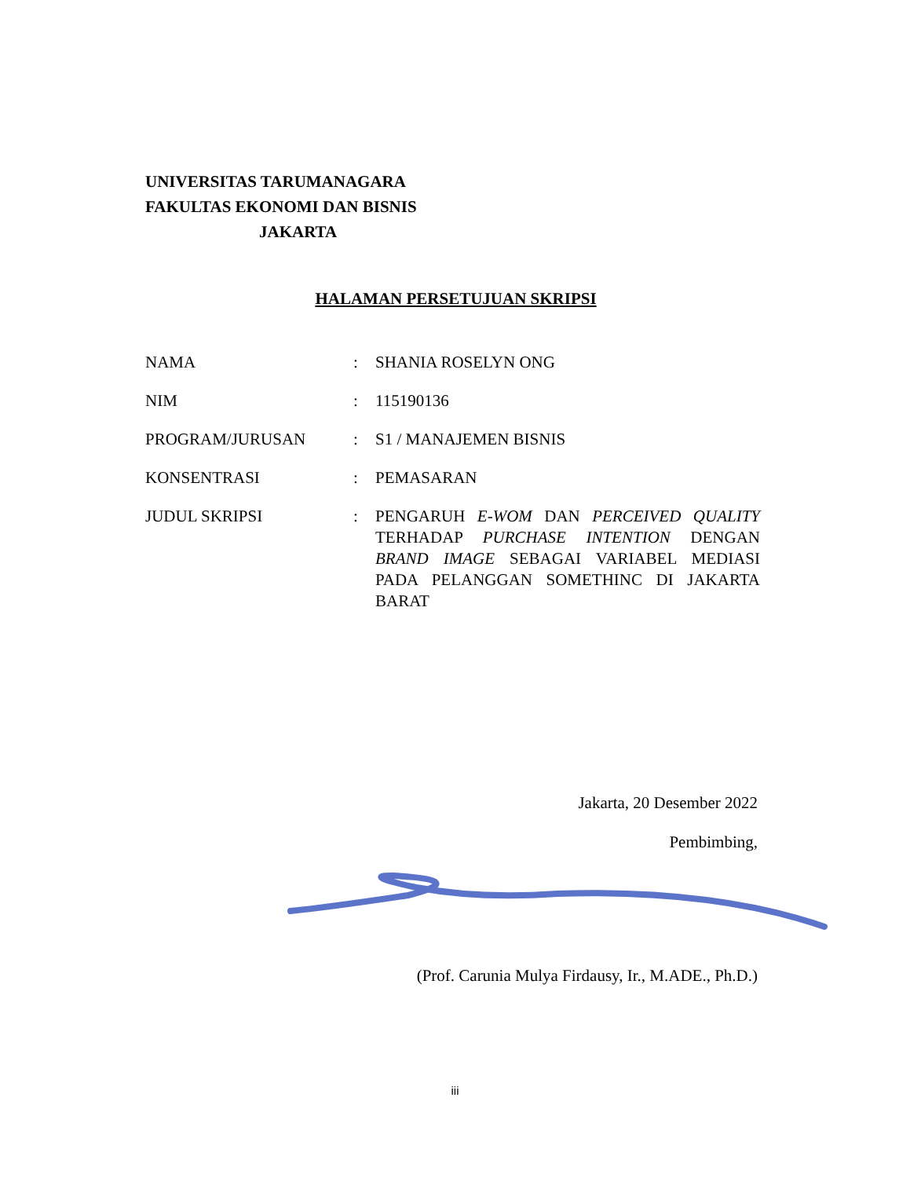UNIVERSITAS TARUMANAGARA
FAKULTAS EKONOMI DAN BISNIS
JAKARTA
HALAMAN PERSETUJUAN SKRIPSI
| NAMA | : | SHANIA ROSELYN ONG |
| NIM | : | 115190136 |
| PROGRAM/JURUSAN | : | S1 / MANAJEMEN BISNIS |
| KONSENTRASI | : | PEMASARAN |
| JUDUL SKRIPSI | : | PENGARUH E-WOM DAN PERCEIVED QUALITY TERHADAP PURCHASE INTENTION DENGAN BRAND IMAGE SEBAGAI VARIABEL MEDIASI PADA PELANGGAN SOMETHINC DI JAKARTA BARAT |
Jakarta, 20 Desember 2022
Pembimbing,
(Prof. Carunia Mulya Firdausy, Ir., M.ADE., Ph.D.)
iii